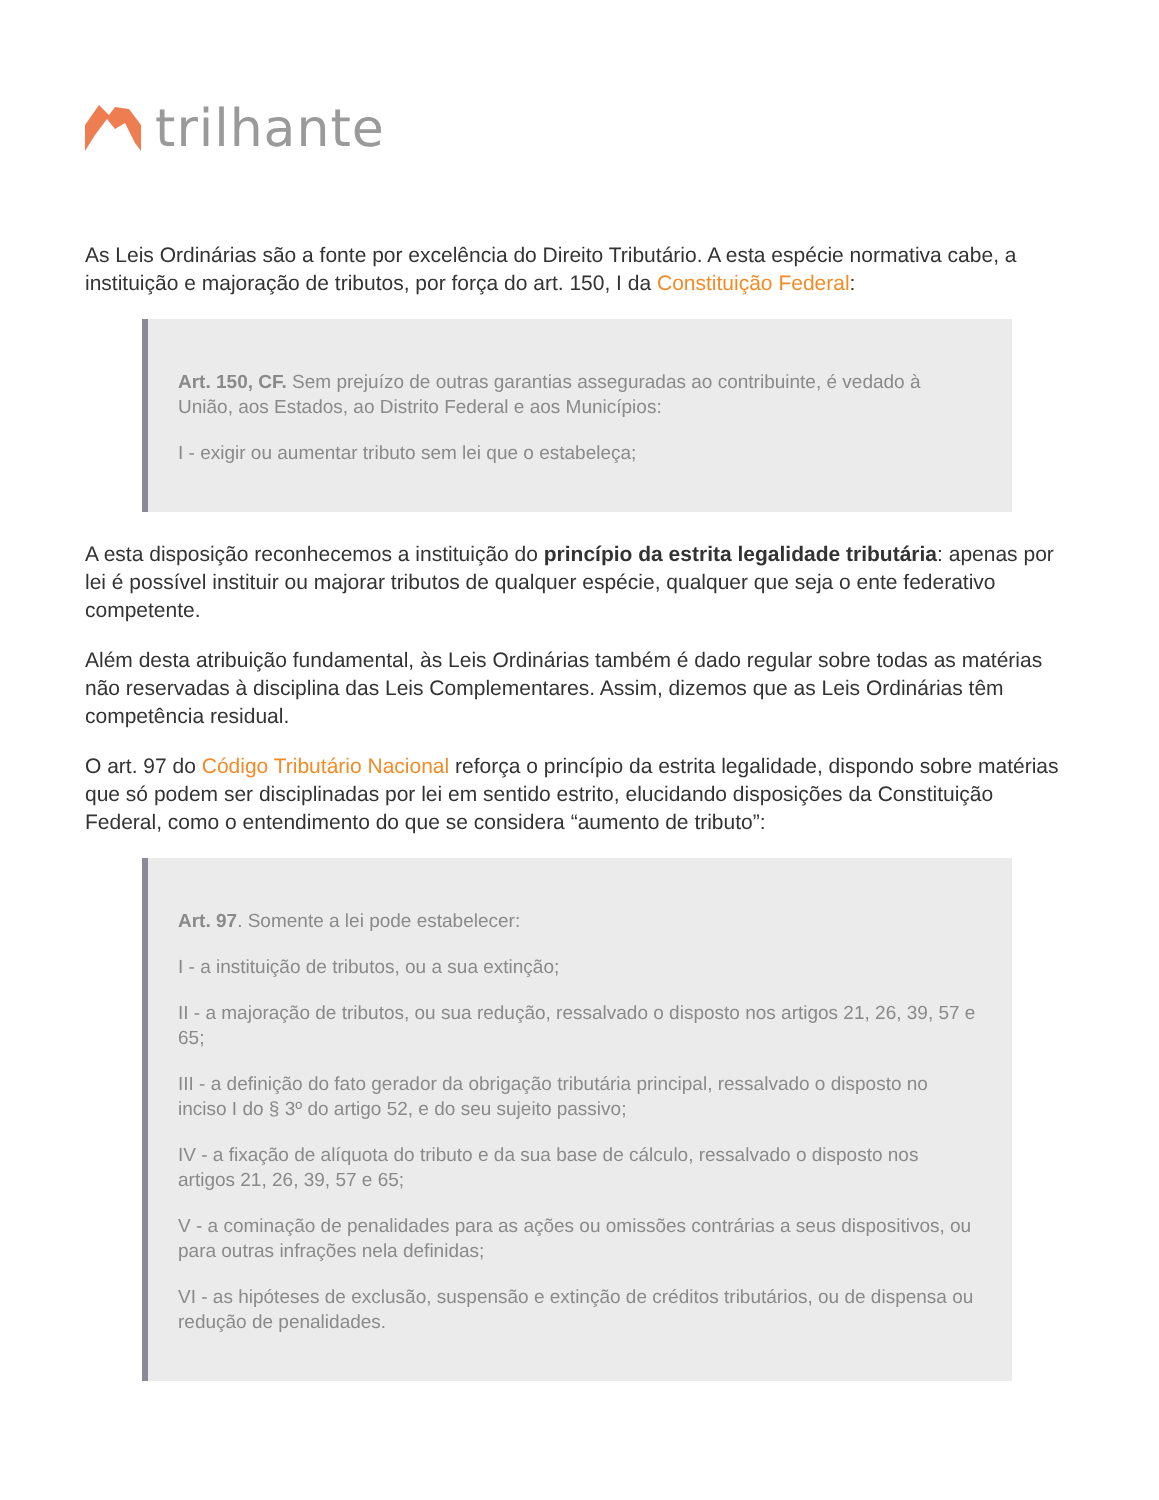trilhante
As Leis Ordinárias são a fonte por excelência do Direito Tributário. A esta espécie normativa cabe, a instituição e majoração de tributos, por força do art. 150, I da Constituição Federal:
Art. 150, CF. Sem prejuízo de outras garantias asseguradas ao contribuinte, é vedado à União, aos Estados, ao Distrito Federal e aos Municípios:
I - exigir ou aumentar tributo sem lei que o estabeleça;
A esta disposição reconhecemos a instituição do princípio da estrita legalidade tributária: apenas por lei é possível instituir ou majorar tributos de qualquer espécie, qualquer que seja o ente federativo competente.
Além desta atribuição fundamental, às Leis Ordinárias também é dado regular sobre todas as matérias não reservadas à disciplina das Leis Complementares. Assim, dizemos que as Leis Ordinárias têm competência residual.
O art. 97 do Código Tributário Nacional reforça o princípio da estrita legalidade, dispondo sobre matérias que só podem ser disciplinadas por lei em sentido estrito, elucidando disposições da Constituição Federal, como o entendimento do que se considera “aumento de tributo”:
Art. 97. Somente a lei pode estabelecer:
I - a instituição de tributos, ou a sua extinção;
II - a majoração de tributos, ou sua redução, ressalvado o disposto nos artigos 21, 26, 39, 57 e 65;
III - a definição do fato gerador da obrigação tributária principal, ressalvado o disposto no inciso I do § 3º do artigo 52, e do seu sujeito passivo;
IV - a fixação de alíquota do tributo e da sua base de cálculo, ressalvado o disposto nos artigos 21, 26, 39, 57 e 65;
V - a cominação de penalidades para as ações ou omissões contrárias a seus dispositivos, ou para outras infrações nela definidas;
VI - as hipóteses de exclusão, suspensão e extinção de créditos tributários, ou de dispensa ou redução de penalidades.